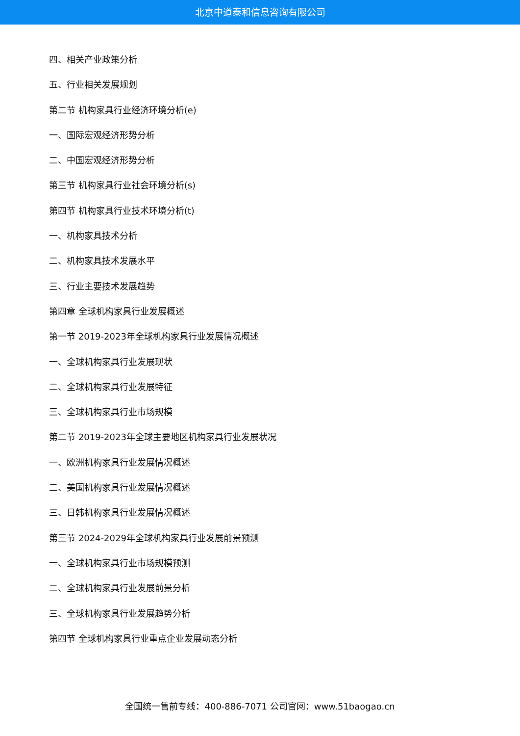北京中道泰和信息咨询有限公司
四、相关产业政策分析
五、行业相关发展规划
第二节 机构家具行业经济环境分析(e)
一、国际宏观经济形势分析
二、中国宏观经济形势分析
第三节 机构家具行业社会环境分析(s)
第四节 机构家具行业技术环境分析(t)
一、机构家具技术分析
二、机构家具技术发展水平
三、行业主要技术发展趋势
第四章 全球机构家具行业发展概述
第一节 2019-2023年全球机构家具行业发展情况概述
一、全球机构家具行业发展现状
二、全球机构家具行业发展特征
三、全球机构家具行业市场规模
第二节 2019-2023年全球主要地区机构家具行业发展状况
一、欧洲机构家具行业发展情况概述
二、美国机构家具行业发展情况概述
三、日韩机构家具行业发展情况概述
第三节 2024-2029年全球机构家具行业发展前景预测
一、全球机构家具行业市场规模预测
二、全球机构家具行业发展前景分析
三、全球机构家具行业发展趋势分析
第四节 全球机构家具行业重点企业发展动态分析
全国统一售前专线：400-886-7071 公司官网：www.51baogao.cn